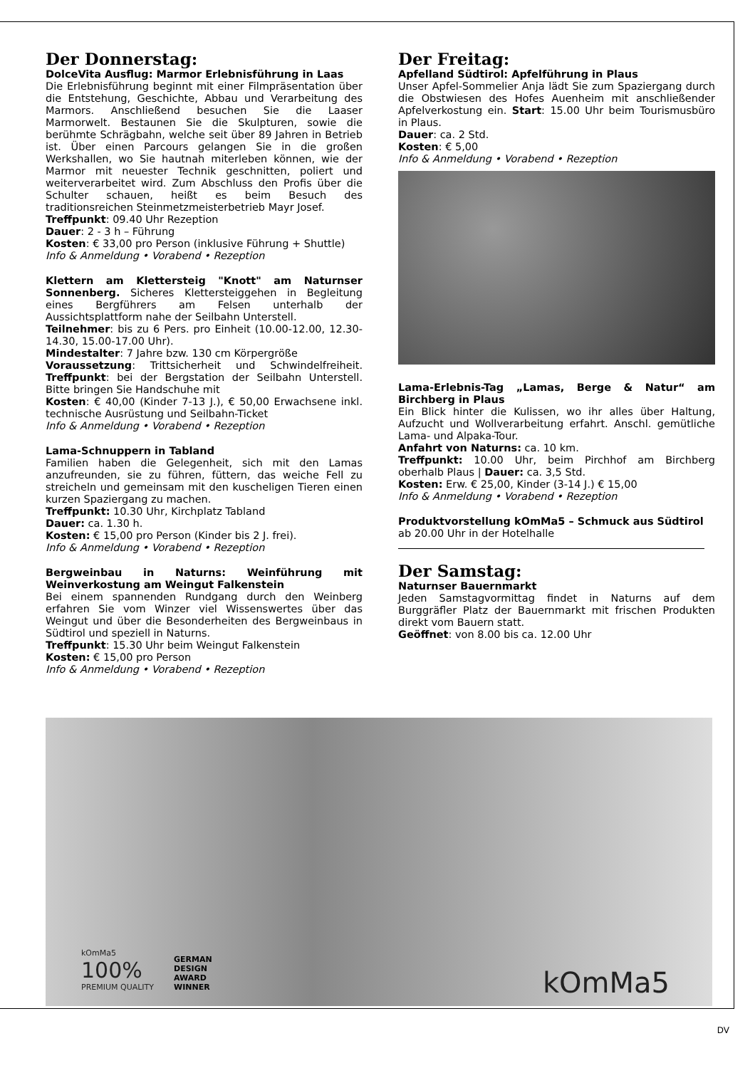Der Donnerstag:
DolceVita Ausflug: Marmor Erlebnisführung in Laas
Die Erlebnisführung beginnt mit einer Filmpräsentation über die Entstehung, Geschichte, Abbau und Verarbeitung des Marmors. Anschließend besuchen Sie die Laaser Marmorwelt. Bestaunen Sie die Skulpturen, sowie die berühmte Schrägbahn, welche seit über 89 Jahren in Betrieb ist. Über einen Parcours gelangen Sie in die großen Werkshallen, wo Sie hautnah miterleben können, wie der Marmor mit neuester Technik geschnitten, poliert und weiterverarbeitet wird. Zum Abschluss den Profis über die Schulter schauen, heißt es beim Besuch des traditionsreichen Steinmetzmeisterbetrieb Mayr Josef.
Treffpunkt: 09.40 Uhr Rezeption
Dauer: 2 - 3 h – Führung
Kosten: € 33,00 pro Person (inklusive Führung + Shuttle)
Info & Anmeldung • Vorabend • Rezeption
Klettern am Klettersteig "Knott" am Naturnser Sonnenberg. Sicheres Klettersteiggehen in Begleitung eines Bergführers am Felsen unterhalb der Aussichtsplattform nahe der Seilbahn Unterstell.
Teilnehmer: bis zu 6 Pers. pro Einheit (10.00-12.00, 12.30-14.30, 15.00-17.00 Uhr).
Mindestalter: 7 Jahre bzw. 130 cm Körpergröße
Voraussetzung: Trittsicherheit und Schwindelfreiheit. Treffpunkt: bei der Bergstation der Seilbahn Unterstell. Bitte bringen Sie Handschuhe mit
Kosten: € 40,00 (Kinder 7-13 J.), € 50,00 Erwachsene inkl. technische Ausrüstung und Seilbahn-Ticket
Info & Anmeldung • Vorabend • Rezeption
Lama-Schnuppern in Tabland
Familien haben die Gelegenheit, sich mit den Lamas anzufreunden, sie zu führen, füttern, das weiche Fell zu streicheln und gemeinsam mit den kuscheligen Tieren einen kurzen Spaziergang zu machen.
Treffpunkt: 10.30 Uhr, Kirchplatz Tabland
Dauer: ca. 1.30 h.
Kosten: € 15,00 pro Person (Kinder bis 2 J. frei).
Info & Anmeldung • Vorabend • Rezeption
Bergweinbau in Naturns: Weinführung mit Weinverkostung am Weingut Falkenstein
Bei einem spannenden Rundgang durch den Weinberg erfahren Sie vom Winzer viel Wissenswertes über das Weingut und über die Besonderheiten des Bergweinbaus in Südtirol und speziell in Naturns.
Treffpunkt: 15.30 Uhr beim Weingut Falkenstein
Kosten: € 15,00 pro Person
Info & Anmeldung • Vorabend • Rezeption
Der Freitag:
Apfelland Südtirol: Apfelführung in Plaus
Unser Apfel-Sommelier Anja lädt Sie zum Spaziergang durch die Obstwiesen des Hofes Auenheim mit anschließender Apfelverkostung ein. Start: 15.00 Uhr beim Tourismusbüro in Plaus.
Dauer: ca. 2 Std.
Kosten: € 5,00
Info & Anmeldung • Vorabend • Rezeption
Lama-Erlebnis-Tag „Lamas, Berge & Natur“ am Birchberg in Plaus
Ein Blick hinter die Kulissen, wo ihr alles über Haltung, Aufzucht und Wollverarbeitung erfahrt. Anschl. gemütliche Lama- und Alpaka-Tour.
Anfahrt von Naturns: ca. 10 km.
Treffpunkt: 10.00 Uhr, beim Pirchhof am Birchberg oberhalb Plaus | Dauer: ca. 3,5 Std.
Kosten: Erw. € 25,00, Kinder (3-14 J.) € 15,00
Info & Anmeldung • Vorabend • Rezeption
Produktvorstellung kOmMa5 – Schmuck aus Südtirol
ab 20.00 Uhr in der Hotelhalle
Der Samstag:
Naturnser Bauernmarkt
Jeden Samstagvormittag findet in Naturns auf dem Burggräfler Platz der Bauernmarkt mit frischen Produkten direkt vom Bauern statt.
Geöffnet: von 8.00 bis ca. 12.00 Uhr
kOmMa5
100%
PREMIUM QUALITY
GERMAN
DESIGN
AWARD
WINNER
kOmMa5
DV